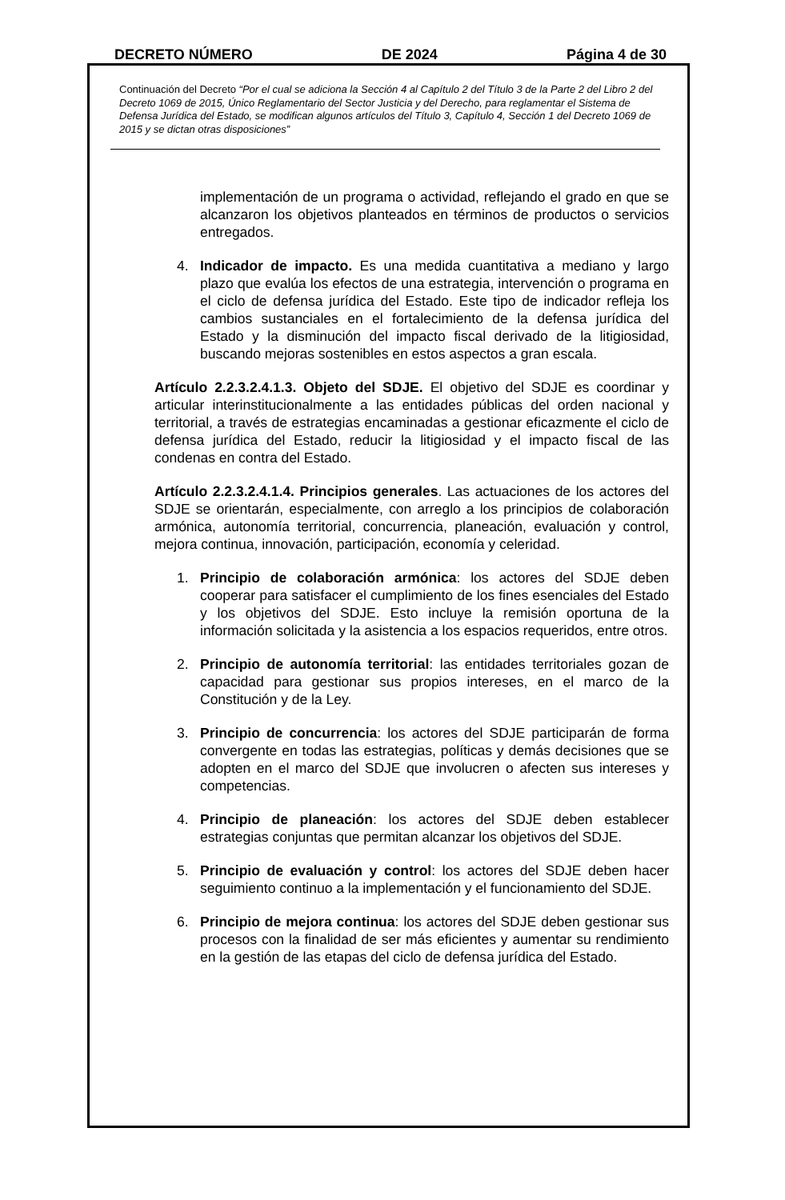DECRETO NÚMERO DE 2024 Página 4 de 30
Continuación del Decreto “Por el cual se adiciona la Sección 4 al Capítulo 2 del Título 3 de la Parte 2 del Libro 2 del Decreto 1069 de 2015, Único Reglamentario del Sector Justicia y del Derecho, para reglamentar el Sistema de Defensa Jurídica del Estado, se modifican algunos artículos del Título 3, Capítulo 4, Sección 1 del Decreto 1069 de 2015 y se dictan otras disposiciones”
implementación de un programa o actividad, reflejando el grado en que se alcanzaron los objetivos planteados en términos de productos o servicios entregados.
4. Indicador de impacto. Es una medida cuantitativa a mediano y largo plazo que evalúa los efectos de una estrategia, intervención o programa en el ciclo de defensa jurídica del Estado. Este tipo de indicador refleja los cambios sustanciales en el fortalecimiento de la defensa jurídica del Estado y la disminución del impacto fiscal derivado de la litigiosidad, buscando mejoras sostenibles en estos aspectos a gran escala.
Artículo 2.2.3.2.4.1.3. Objeto del SDJE. El objetivo del SDJE es coordinar y articular interinstitucionalmente a las entidades públicas del orden nacional y territorial, a través de estrategias encaminadas a gestionar eficazmente el ciclo de defensa jurídica del Estado, reducir la litigiosidad y el impacto fiscal de las condenas en contra del Estado.
Artículo 2.2.3.2.4.1.4. Principios generales. Las actuaciones de los actores del SDJE se orientarán, especialmente, con arreglo a los principios de colaboración armónica, autonomía territorial, concurrencia, planeación, evaluación y control, mejora continua, innovación, participación, economía y celeridad.
1. Principio de colaboración armónica: los actores del SDJE deben cooperar para satisfacer el cumplimiento de los fines esenciales del Estado y los objetivos del SDJE. Esto incluye la remisión oportuna de la información solicitada y la asistencia a los espacios requeridos, entre otros.
2. Principio de autonomía territorial: las entidades territoriales gozan de capacidad para gestionar sus propios intereses, en el marco de la Constitución y de la Ley.
3. Principio de concurrencia: los actores del SDJE participarán de forma convergente en todas las estrategias, políticas y demás decisiones que se adopten en el marco del SDJE que involucren o afecten sus intereses y competencias.
4. Principio de planeación: los actores del SDJE deben establecer estrategias conjuntas que permitan alcanzar los objetivos del SDJE.
5. Principio de evaluación y control: los actores del SDJE deben hacer seguimiento continuo a la implementación y el funcionamiento del SDJE.
6. Principio de mejora continua: los actores del SDJE deben gestionar sus procesos con la finalidad de ser más eficientes y aumentar su rendimiento en la gestión de las etapas del ciclo de defensa jurídica del Estado.